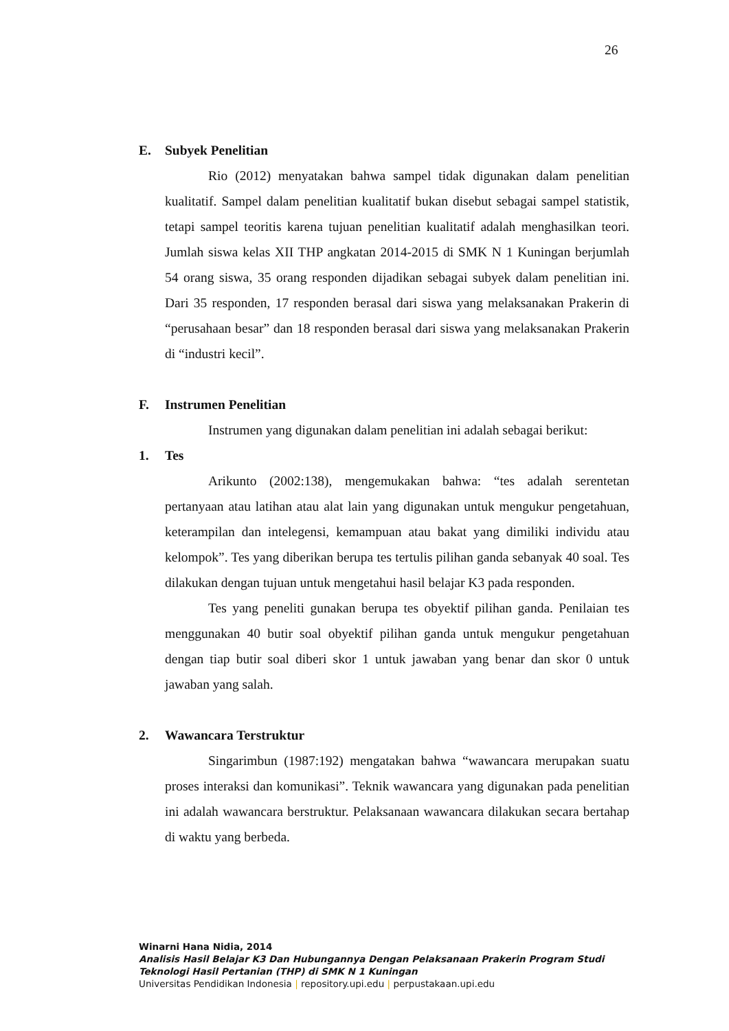26
E. Subyek Penelitian
Rio (2012) menyatakan bahwa sampel tidak digunakan dalam penelitian kualitatif. Sampel dalam penelitian kualitatif bukan disebut sebagai sampel statistik, tetapi sampel teoritis karena tujuan penelitian kualitatif adalah menghasilkan teori. Jumlah siswa kelas XII THP angkatan 2014-2015 di SMK N 1 Kuningan berjumlah 54 orang siswa, 35 orang responden dijadikan sebagai subyek dalam penelitian ini. Dari 35 responden, 17 responden berasal dari siswa yang melaksanakan Prakerin di “perusahaan besar” dan 18 responden berasal dari siswa yang melaksanakan Prakerin di “industri kecil”.
F. Instrumen Penelitian
Instrumen yang digunakan dalam penelitian ini adalah sebagai berikut:
1. Tes
Arikunto (2002:138), mengemukakan bahwa: “tes adalah serentetan pertanyaan atau latihan atau alat lain yang digunakan untuk mengukur pengetahuan, keterampilan dan intelegensi, kemampuan atau bakat yang dimiliki individu atau kelompok”. Tes yang diberikan berupa tes tertulis pilihan ganda sebanyak 40 soal. Tes dilakukan dengan tujuan untuk mengetahui hasil belajar K3 pada responden.
Tes yang peneliti gunakan berupa tes obyektif pilihan ganda. Penilaian tes menggunakan 40 butir soal obyektif pilihan ganda untuk mengukur pengetahuan dengan tiap butir soal diberi skor 1 untuk jawaban yang benar dan skor 0 untuk jawaban yang salah.
2. Wawancara Terstruktur
Singarimbun (1987:192) mengatakan bahwa “wawancara merupakan suatu proses interaksi dan komunikasi”. Teknik wawancara yang digunakan pada penelitian ini adalah wawancara berstruktur. Pelaksanaan wawancara dilakukan secara bertahap di waktu yang berbeda.
Winarni Hana Nidia, 2014
Analisis Hasil Belajar K3 Dan Hubungannya Dengan Pelaksanaan Prakerin Program Studi
Teknologi Hasil Pertanian (THP) di SMK N 1 Kuningan
Universitas Pendidikan Indonesia | repository.upi.edu | perpustakaan.upi.edu